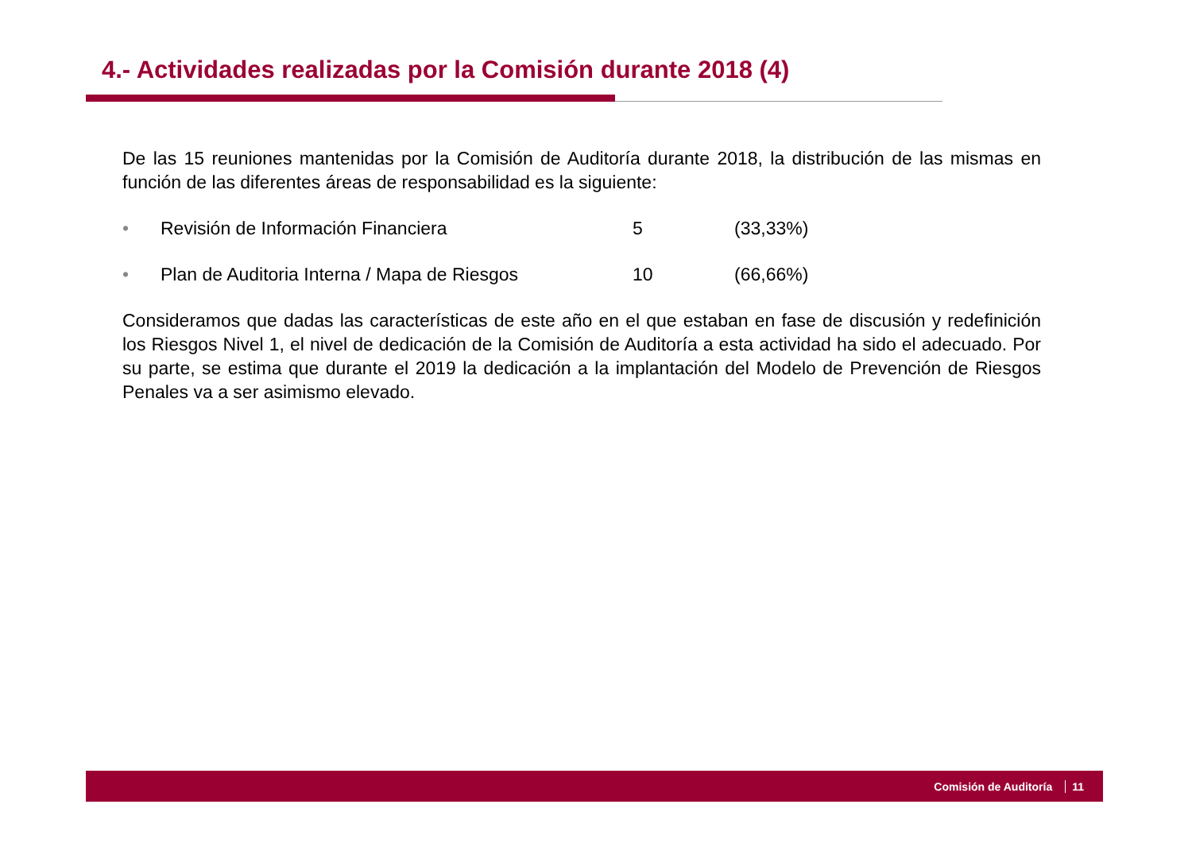4.- Actividades realizadas por la Comisión durante 2018 (4)
De las 15 reuniones mantenidas por la Comisión de Auditoría durante 2018, la distribución de las mismas en función de las diferentes áreas de responsabilidad es la siguiente:
• Revisión de Información Financiera 5 (33,33%)
• Plan de Auditoria Interna / Mapa de Riesgos 10 (66,66%)
Consideramos que dadas las características de este año en el que estaban en fase de discusión y redefinición los Riesgos Nivel 1, el nivel de dedicación de la Comisión de Auditoría a esta actividad ha sido el adecuado. Por su parte, se estima que durante el 2019 la dedicación a la implantación del Modelo de Prevención de Riesgos Penales va a ser asimismo elevado.
Comisión de Auditoría 11